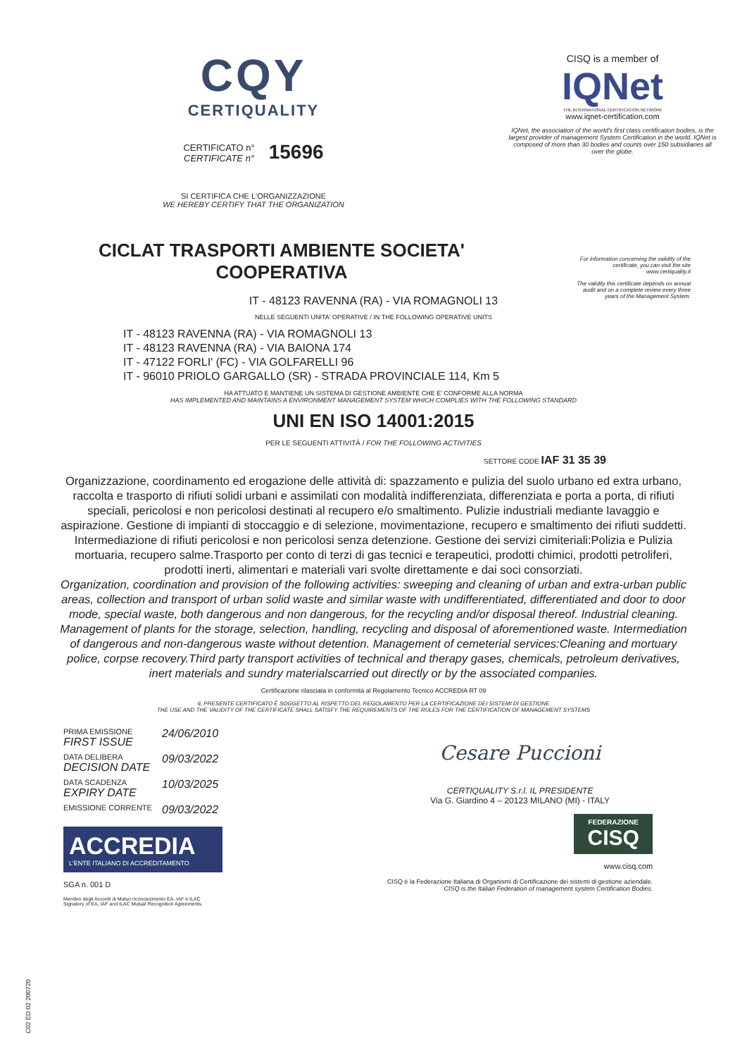CQY
CERTIQUALITY
CERTIFICATO n°
CERTIFICATE n°
15696
SI CERTIFICA CHE L'ORGANIZZAZIONE
WE HEREBY CERTIFY THAT THE ORGANIZATION
CISQ is a member of
IQNet
THE INTERNATIONAL CERTIFICATION NETWORK
www.iqnet-certification.com
IQNet, the association of the world's first class certification bodies, is the largest provider of management System Certification in the world. IQNet is composed of more than 30 bodies and counts over 150 subsidiaries all over the globe.
For information concerning the validity of the certificate, you can visit the site www.certiquality.it
The validity this certificate depends on annual audit and on a complete review every three years of the Management System.
CICLAT TRASPORTI AMBIENTE SOCIETA' COOPERATIVA
IT - 48123 RAVENNA (RA) - VIA ROMAGNOLI 13
NELLE SEGUENTI UNITA' OPERATIVE / IN THE FOLLOWING OPERATIVE UNITS
IT - 48123 RAVENNA (RA) - VIA ROMAGNOLI 13
IT - 48123 RAVENNA (RA) - VIA BAIONA 174
IT - 47122 FORLI' (FC) - VIA GOLFARELLI 96
IT - 96010 PRIOLO GARGALLO (SR) - STRADA PROVINCIALE 114, Km 5
HA ATTUATO E MANTIENE UN SISTEMA DI GESTIONE AMBIENTE CHE E' CONFORME ALLA NORMA
HAS IMPLEMENTED AND MAINTAINS A ENVIRONMENT MANAGEMENT SYSTEM WHICH COMPLIES WITH THE FOLLOWING STANDARD
UNI EN ISO 14001:2015
PER LE SEGUENTI ATTIVITÀ / FOR THE FOLLOWING ACTIVITIES
SETTORE CODE IAF 31 35 39
Organizzazione, coordinamento ed erogazione delle attività di: spazzamento e pulizia del suolo urbano ed extra urbano, raccolta e trasporto di rifiuti solidi urbani e assimilati con modalità indifferenziata, differenziata e porta a porta, di rifiuti speciali, pericolosi e non pericolosi destinati al recupero e/o smaltimento. Pulizie industriali mediante lavaggio e aspirazione. Gestione di impianti di stoccaggio e di selezione, movimentazione, recupero e smaltimento dei rifiuti suddetti. Intermediazione di rifiuti pericolosi e non pericolosi senza detenzione. Gestione dei servizi cimiteriali:Polizia e Pulizia mortuaria, recupero salme.Trasporto per conto di terzi di gas tecnici e terapeutici, prodotti chimici, prodotti petroliferi, prodotti inerti, alimentari e materiali vari svolte direttamente e dai soci consorziati.
Organization, coordination and provision of the following activities: sweeping and cleaning of urban and extra-urban public areas, collection and transport of urban solid waste and similar waste with undifferentiated, differentiated and door to door mode, special waste, both dangerous and non dangerous, for the recycling and/or disposal thereof. Industrial cleaning. Management of plants for the storage, selection, handling, recycling and disposal of aforementioned waste. Intermediation of dangerous and non-dangerous waste without detention. Management of cemeterial services:Cleaning and mortuary police, corpse recovery.Third party transport activities of technical and therapy gases, chemicals, petroleum derivatives, inert materials and sundry materialscarried out directly or by the associated companies.
Certificazione rilasciata in conformità al Regolamento Tecnico ACCREDIA RT 09
IL PRESENTE CERTIFICATO È SOGGETTO AL RISPETTO DEL REGOLAMENTO PER LA CERTIFICAZIONE DEI SISTEMI DI GESTIONE
THE USE AND THE VALIDITY OF THE CERTIFICATE SHALL SATISFY THE REQUIREMENTS OF THE RULES FOR THE CERTIFICATION OF MANAGEMENT SYSTEMS
PRIMA EMISSIONE
FIRST ISSUE
24/06/2010
DATA DELIBERA
DECISION DATE
09/03/2022
DATA SCADENZA
EXPIRY DATE
10/03/2025
EMISSIONE CORRENTE
09/03/2022
ACCREDIA
L'ENTE ITALIANO DI ACCREDITAMENTO
SGA n. 001 D
Membro degli Accordi di Mutuo riconoscimento EA, IAF e ILAC
Signatory of EA, IAF and ILAC Mutual Recognition Agreements.
Cesare Puccioni
CERTIQUALITY S.r.l. IL PRESIDENTE
Via G. Giardino 4 – 20123 MILANO (MI) - ITALY
FEDERAZIONE
CISQ
www.cisq.com
CISQ è la Federazione Italiana di Organismi di Certificazione dei sistemi di gestione aziendale.
CISQ is the Italian Federation of management system Certification Bodies.
C02 ED 02 200720